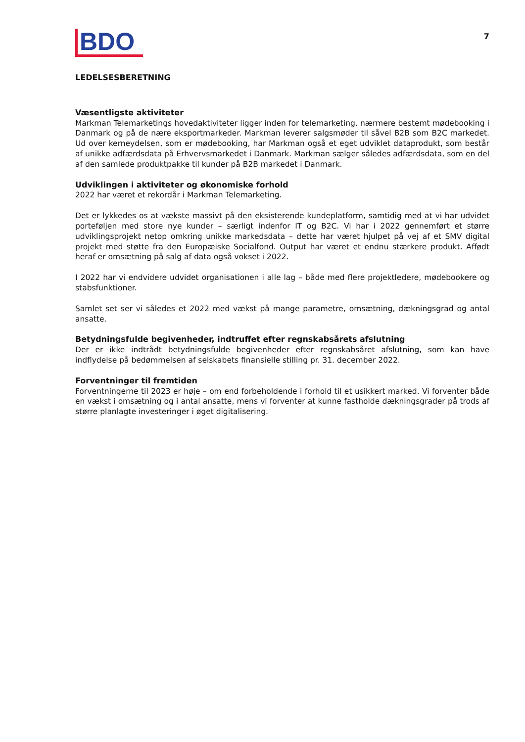BDO
7
LEDELSESBERETNING
Væsentligste aktiviteter
Markman Telemarketings hovedaktiviteter ligger inden for telemarketing, nærmere bestemt mødebooking i Danmark og på de nære eksportmarkeder. Markman leverer salgsmøder til såvel B2B som B2C markedet. Ud over kerneydelsen, som er mødebooking, har Markman også et eget udviklet dataprodukt, som består af unikke adfærdsdata på Erhvervsmarkedet i Danmark. Markman sælger således adfærdsdata, som en del af den samlede produktpakke til kunder på B2B markedet i Danmark.
Udviklingen i aktiviteter og økonomiske forhold
2022 har været et rekordår i Markman Telemarketing.
Det er lykkedes os at vækste massivt på den eksisterende kundeplatform, samtidig med at vi har udvidet porteføljen med store nye kunder – særligt indenfor IT og B2C. Vi har i 2022 gennemført et større udviklingsprojekt netop omkring unikke markedsdata – dette har været hjulpet på vej af et SMV digital projekt med støtte fra den Europæiske Socialfond. Output har været et endnu stærkere produkt. Affødt heraf er omsætning på salg af data også vokset i 2022.
I 2022 har vi endvidere udvidet organisationen i alle lag – både med flere projektledere, mødebookere og stabsfunktioner.
Samlet set ser vi således et 2022 med vækst på mange parametre, omsætning, dækningsgrad og antal ansatte.
Betydningsfulde begivenheder, indtruffet efter regnskabsårets afslutning
Der er ikke indtrådt betydningsfulde begivenheder efter regnskabsåret afslutning, som kan have indflydelse på bedømmelsen af selskabets finansielle stilling pr. 31. december 2022.
Forventninger til fremtiden
Forventningerne til 2023 er høje – om end forbeholdende i forhold til et usikkert marked. Vi forventer både en vækst i omsætning og i antal ansatte, mens vi forventer at kunne fastholde dækningsgrader på trods af større planlagte investeringer i øget digitalisering.